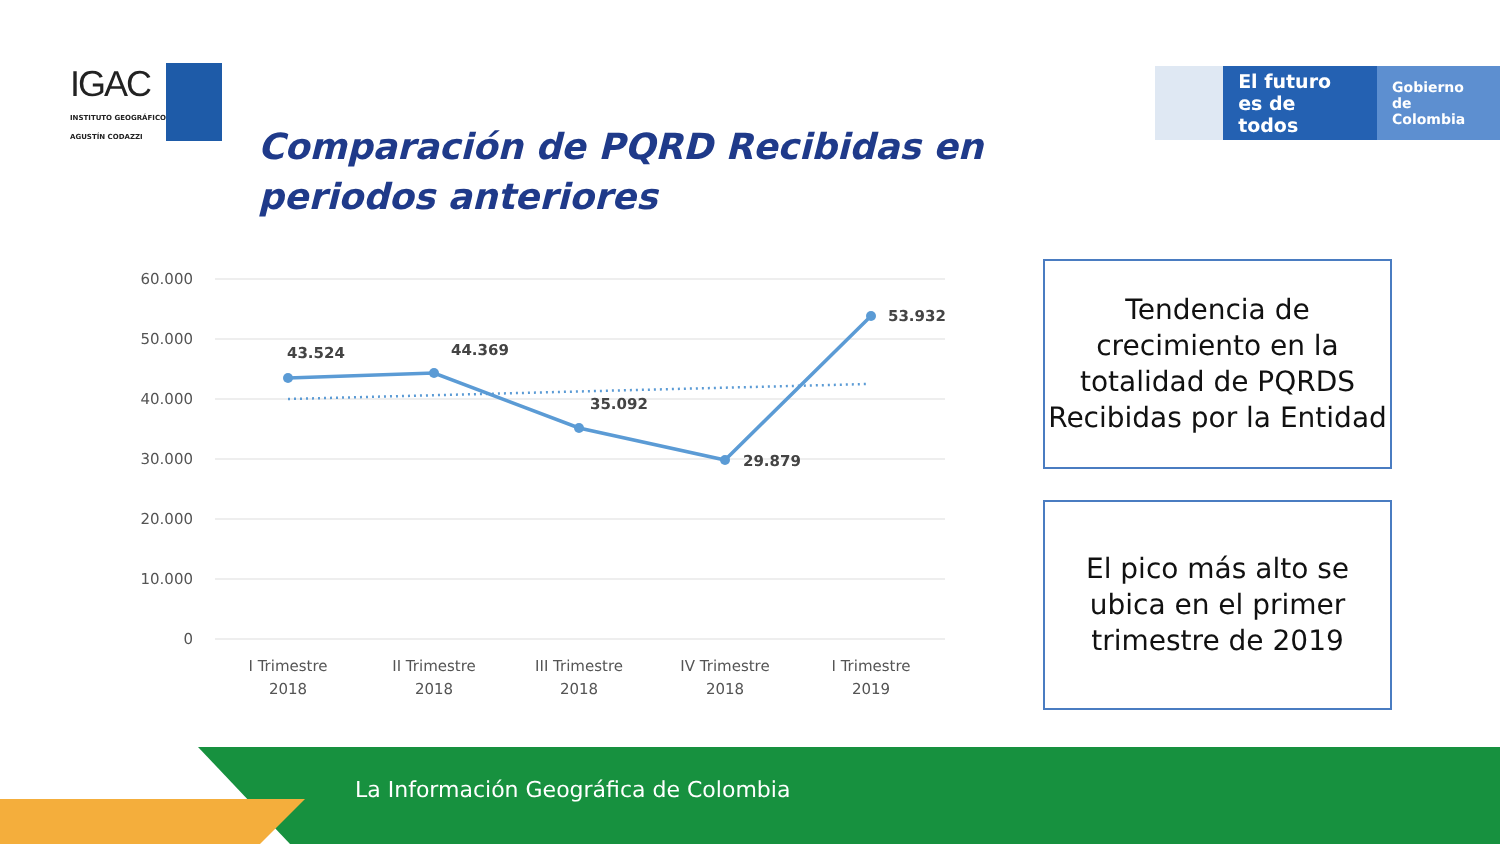IGAC
INSTITUTO GEOGRÁFICO
AGUSTÍN CODAZZI
El futuro
es de todos
Gobierno
de Colombia
Comparación de PQRD Recibidas en periodos anteriores
60.000
50.000
40.000
30.000
20.000
10.000
0
43.524
44.369
35.092
29.879
53.932
I Trimestre
2018
II Trimestre
2018
III Trimestre
2018
IV Trimestre
2018
I Trimestre
2019
Tendencia de crecimiento en la totalidad de PQRDS Recibidas por la Entidad
El pico más alto se ubica en el primer trimestre de 2019
La Información Geográfica de Colombia